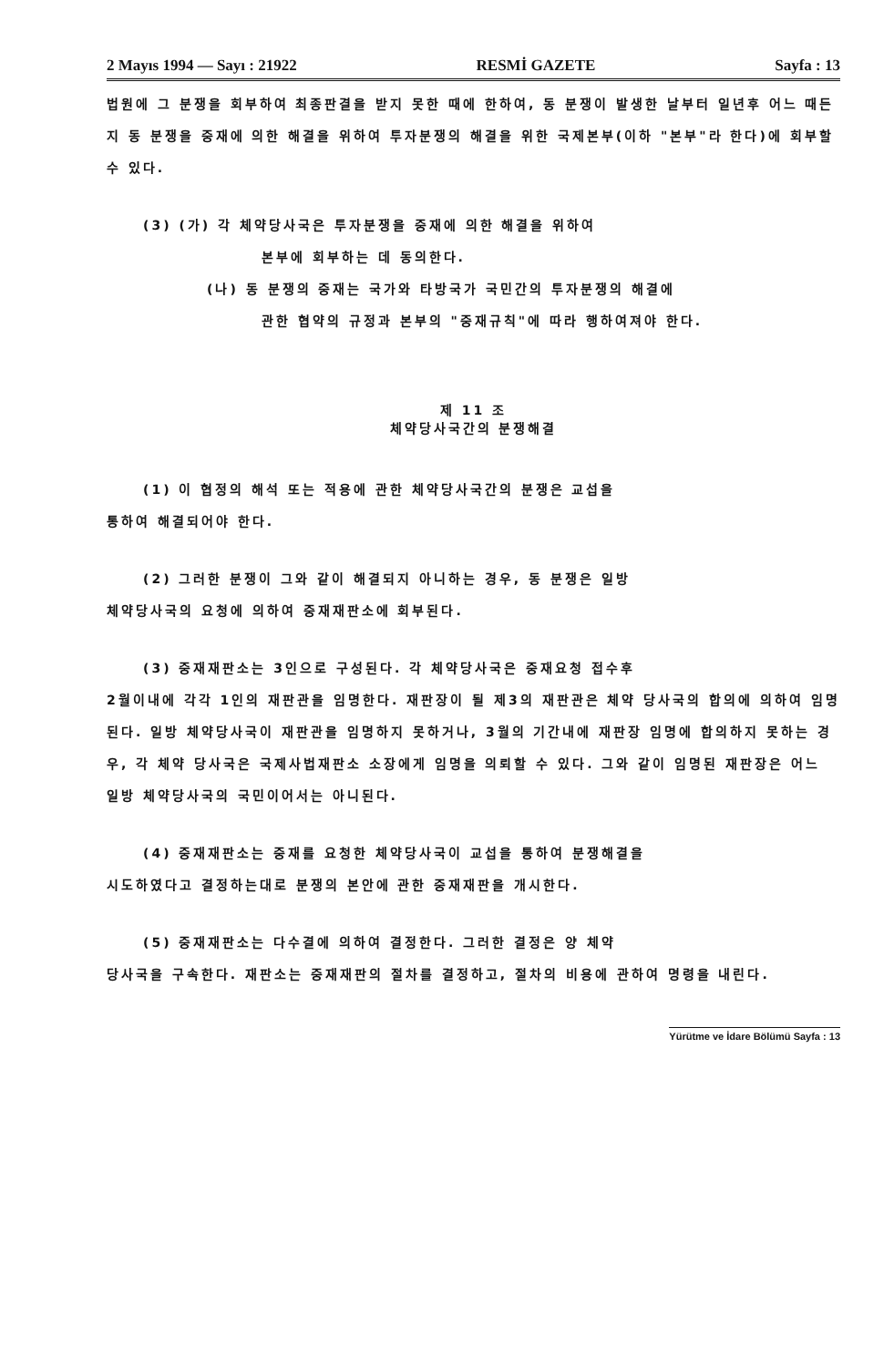2 Mayıs 1994 — Sayı : 21922 RESMİ GAZETE Sayfa : 13
법원에 그 분쟁을 회부하여 최종판결을 받지 못한 때에 한하여, 동 분쟁이 발생한 날부터 일년후 어느 때든지 동 분쟁을 중재에 의한 해결을 위하여 투자분쟁의 해결을 위한 국제본부(이하 "본부"라 한다)에 회부할 수 있다.
(3) (가) 각 체약당사국은 투자분쟁을 중재에 의한 해결을 위하여
본부에 회부하는 데 동의한다.
(나) 동 분쟁의 중재는 국가와 타방국가 국민간의 투자분쟁의 해결에
관한 협약의 규정과 본부의 "중재규칙"에 따라 행하여져야 한다.
제 11 조
체약당사국간의 분쟁해결
(1) 이 협정의 해석 또는 적용에 관한 체약당사국간의 분쟁은 교섭을
통하여 해결되어야 한다.
(2) 그러한 분쟁이 그와 같이 해결되지 아니하는 경우, 동 분쟁은 일방
체약당사국의 요청에 의하여 중재재판소에 회부된다.
(3) 중재재판소는 3인으로 구성된다. 각 체약당사국은 중재요청 접수후
2월이내에 각각 1인의 재판관을 임명한다. 재판장이 될 제3의 재판관은 체약 당사국의 합의에 의하여 임명된다. 일방 체약당사국이 재판관을 임명하지 못하거나, 3월의 기간내에 재판장 임명에 합의하지 못하는 경우, 각 체약 당사국은 국제사법재판소 소장에게 임명을 의뢰할 수 있다. 그와 같이 임명된 재판장은 어느 일방 체약당사국의 국민이어서는 아니된다.
(4) 중재재판소는 중재를 요청한 체약당사국이 교섭을 통하여 분쟁해결을
시도하였다고 결정하는대로 분쟁의 본안에 관한 중재재판을 개시한다.
(5) 중재재판소는 다수결에 의하여 결정한다. 그러한 결정은 양 체약
당사국을 구속한다. 재판소는 중재재판의 절차를 결정하고, 절차의 비용에 관하여 명령을 내린다.
Yürütme ve İdare Bölümü Sayfa : 13